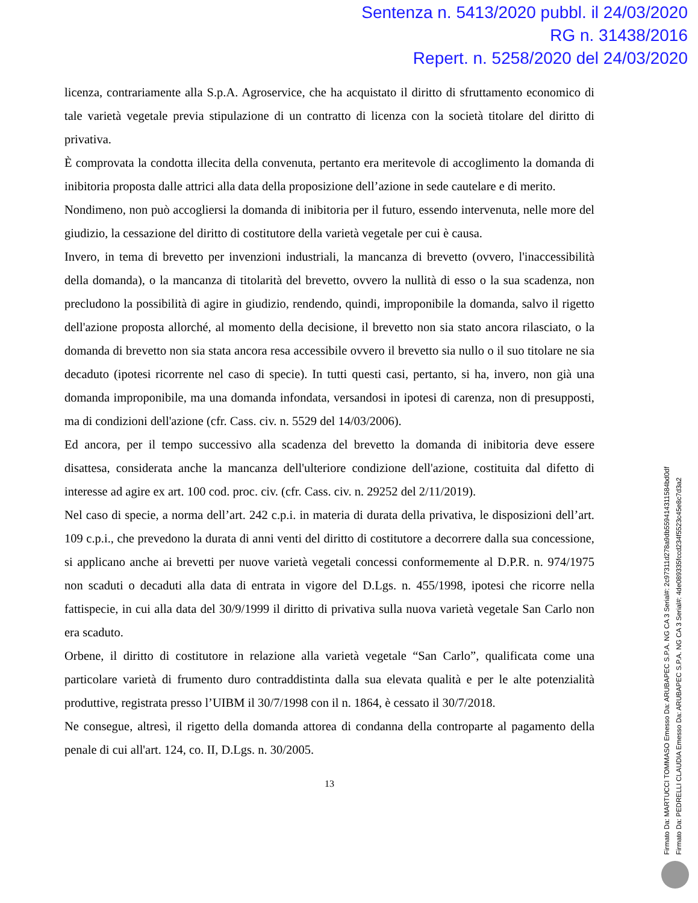Sentenza n. 5413/2020 pubbl. il 24/03/2020
RG n. 31438/2016
Repert. n. 5258/2020 del 24/03/2020
licenza, contrariamente alla S.p.A. Agroservice, che ha acquistato il diritto di sfruttamento economico di tale varietà vegetale previa stipulazione di un contratto di licenza con la società titolare del diritto di privativa.
È comprovata la condotta illecita della convenuta, pertanto era meritevole di accoglimento la domanda di inibitoria proposta dalle attrici alla data della proposizione dell’azione in sede cautelare e di merito.
Nondimeno, non può accogliersi la domanda di inibitoria per il futuro, essendo intervenuta, nelle more del giudizio, la cessazione del diritto di costitutore della varietà vegetale per cui è causa.
Invero, in tema di brevetto per invenzioni industriali, la mancanza di brevetto (ovvero, l'inaccessibilità della domanda), o la mancanza di titolarità del brevetto, ovvero la nullità di esso o la sua scadenza, non precludono la possibilità di agire in giudizio, rendendo, quindi, improponibile la domanda, salvo il rigetto dell'azione proposta allorché, al momento della decisione, il brevetto non sia stato ancora rilasciato, o la domanda di brevetto non sia stata ancora resa accessibile ovvero il brevetto sia nullo o il suo titolare ne sia decaduto (ipotesi ricorrente nel caso di specie). In tutti questi casi, pertanto, si ha, invero, non già una domanda improponibile, ma una domanda infondata, versandosi in ipotesi di carenza, non di presupposti, ma di condizioni dell'azione (cfr. Cass. civ. n. 5529 del 14/03/2006).
Ed ancora, per il tempo successivo alla scadenza del brevetto la domanda di inibitoria deve essere disattesa, considerata anche la mancanza dell'ulteriore condizione dell'azione, costituita dal difetto di interesse ad agire ex art. 100 cod. proc. civ. (cfr. Cass. civ. n. 29252 del 2/11/2019).
Nel caso di specie, a norma dell’art. 242 c.p.i. in materia di durata della privativa, le disposizioni dell’art. 109 c.p.i., che prevedono la durata di anni venti del diritto di costitutore a decorrere dalla sua concessione, si applicano anche ai brevetti per nuove varietà vegetali concessi conformemente al D.P.R. n. 974/1975 non scaduti o decaduti alla data di entrata in vigore del D.Lgs. n. 455/1998, ipotesi che ricorre nella fattispecie, in cui alla data del 30/9/1999 il diritto di privativa sulla nuova varietà vegetale San Carlo non era scaduto.
Orbene, il diritto di costitutore in relazione alla varietà vegetale “San Carlo”, qualificata come una particolare varietà di frumento duro contraddistinta dalla sua elevata qualità e per le alte potenzialità produttive, registrata presso l’UIBM il 30/7/1998 con il n. 1864, è cessato il 30/7/2018.
Ne consegue, altresì, il rigetto della domanda attorea di condanna della controparte al pagamento della penale di cui all'art. 124, co. II, D.Lgs. n. 30/2005.
13
Firmato Da: MARTUCCI TOMMASO Emesso Da: ARUBAPEC S.P.A. NG CA 3 Serial#: 2c97311d278a9db5594143​11584bd0df
Firmato Da: PEDRELLI CLAUDIA Emesso Da: ARUBAPEC S.P.A. NG CA 3 Serial#: 4de089335fccd234f5523c45e8c7d3a2